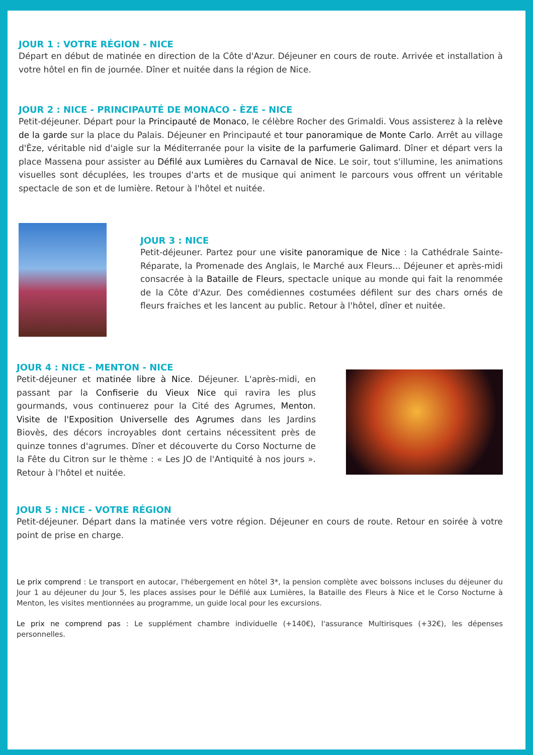JOUR 1 : VOTRE RÉGION - NICE
Départ en début de matinée en direction de la Côte d'Azur. Déjeuner en cours de route. Arrivée et installation à votre hôtel en fin de journée. Dîner et nuitée dans la région de Nice.
JOUR 2 : NICE - PRINCIPAUTÉ DE MONACO - ÈZE - NICE
Petit-déjeuner. Départ pour la Principauté de Monaco, le célèbre Rocher des Grimaldi. Vous assisterez à la relève de la garde sur la place du Palais. Déjeuner en Principauté et tour panoramique de Monte Carlo. Arrêt au village d'Èze, véritable nid d'aigle sur la Méditerranée pour la visite de la parfumerie Galimard. Dîner et départ vers la place Massena pour assister au Défilé aux Lumières du Carnaval de Nice. Le soir, tout s'illumine, les animations visuelles sont décuplées, les troupes d'arts et de musique qui animent le parcours vous offrent un véritable spectacle de son et de lumière. Retour à l'hôtel et nuitée.
JOUR 3 : NICE
Petit-déjeuner. Partez pour une visite panoramique de Nice : la Cathédrale Sainte-Réparate, la Promenade des Anglais, le Marché aux Fleurs... Déjeuner et après-midi consacrée à la Bataille de Fleurs, spectacle unique au monde qui fait la renommée de la Côte d'Azur. Des comédiennes costumées défilent sur des chars ornés de fleurs fraiches et les lancent au public. Retour à l'hôtel, dîner et nuitée.
JOUR 4 : NICE - MENTON - NICE
Petit-déjeuner et matinée libre à Nice. Déjeuner. L'après-midi, en passant par la Confiserie du Vieux Nice qui ravira les plus gourmands, vous continuerez pour la Cité des Agrumes, Menton. Visite de l'Exposition Universelle des Agrumes dans les Jardins Biovès, des décors incroyables dont certains nécessitent près de quinze tonnes d'agrumes. Dîner et découverte du Corso Nocturne de la Fête du Citron sur le thème : « Les JO de l'Antiquité à nos jours ». Retour à l'hôtel et nuitée.
JOUR 5 : NICE - VOTRE RÉGION
Petit-déjeuner. Départ dans la matinée vers votre région. Déjeuner en cours de route. Retour en soirée à votre point de prise en charge.
Le prix comprend : Le transport en autocar, l'hébergement en hôtel 3*, la pension complète avec boissons incluses du déjeuner du Jour 1 au déjeuner du Jour 5, les places assises pour le Défilé aux Lumières, la Bataille des Fleurs à Nice et le Corso Nocturne à Menton, les visites mentionnées au programme, un guide local pour les excursions.
Le prix ne comprend pas : Le supplément chambre individuelle (+140€), l'assurance Multirisques (+32€), les dépenses personnelles.